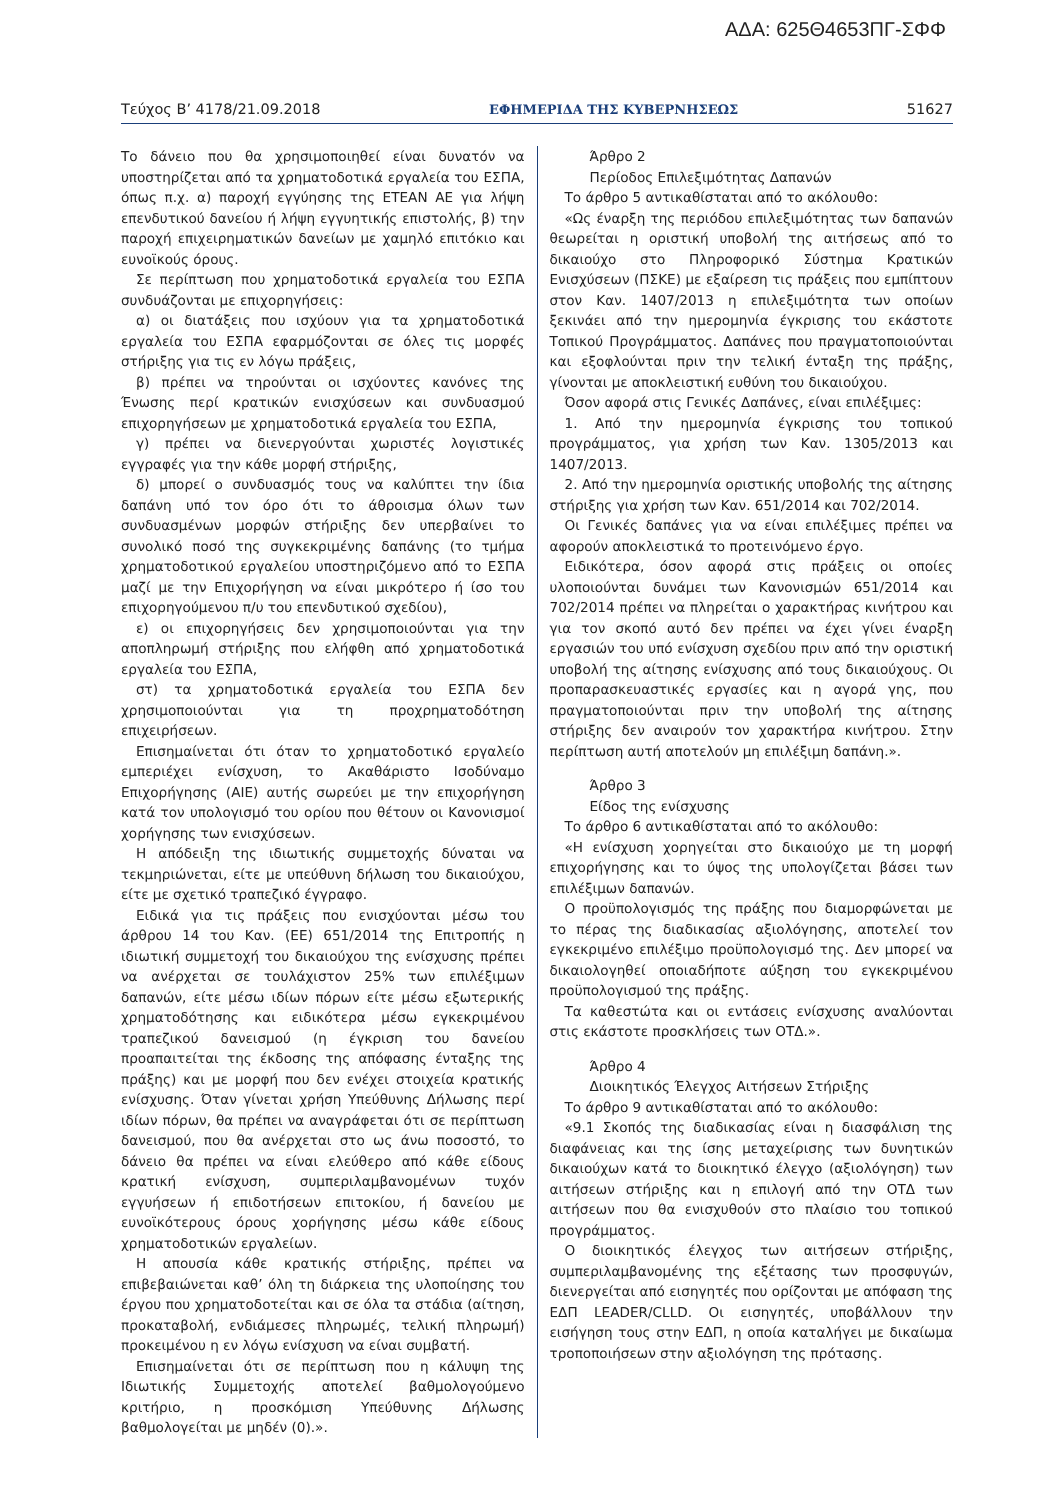ΑΔΑ: 625Θ4653ΠΓ-ΣΦΦ
Τεύχος Β’ 4178/21.09.2018 ΕΦΗΜΕΡΙΔΑ ΤΗΣ ΚΥΒΕΡΝΗΣΕΩΣ 51627
Το δάνειο που θα χρησιμοποιηθεί είναι δυνατόν να υποστηρίζεται από τα χρηματοδοτικά εργαλεία του ΕΣΠΑ, όπως π.χ. α) παροχή εγγύησης της ΕΤΕΑΝ ΑΕ για λήψη επενδυτικού δανείου ή λήψη εγγυητικής επιστολής, β) την παροχή επιχειρηματικών δανείων με χαμηλό επιτόκιο και ευνοϊκούς όρους.
Σε περίπτωση που χρηματοδοτικά εργαλεία του ΕΣΠΑ συνδυάζονται με επιχορηγήσεις:
α) οι διατάξεις που ισχύουν για τα χρηματοδοτικά εργαλεία του ΕΣΠΑ εφαρμόζονται σε όλες τις μορφές στήριξης για τις εν λόγω πράξεις,
β) πρέπει να τηρούνται οι ισχύοντες κανόνες της Ένωσης περί κρατικών ενισχύσεων και συνδυασμού επιχορηγήσεων με χρηματοδοτικά εργαλεία του ΕΣΠΑ,
γ) πρέπει να διενεργούνται χωριστές λογιστικές εγγραφές για την κάθε μορφή στήριξης,
δ) μπορεί ο συνδυασμός τους να καλύπτει την ίδια δαπάνη υπό τον όρο ότι το άθροισμα όλων των συνδυασμένων μορφών στήριξης δεν υπερβαίνει το συνολικό ποσό της συγκεκριμένης δαπάνης (το τμήμα χρηματοδοτικού εργαλείου υποστηριζόμενο από το ΕΣΠΑ μαζί με την Επιχορήγηση να είναι μικρότερο ή ίσο του επιχορηγούμενου π/υ του επενδυτικού σχεδίου),
ε) οι επιχορηγήσεις δεν χρησιμοποιούνται για την αποπληρωμή στήριξης που ελήφθη από χρηματοδοτικά εργαλεία του ΕΣΠΑ,
στ) τα χρηματοδοτικά εργαλεία του ΕΣΠΑ δεν χρησιμοποιούνται για τη προχρηματοδότηση επιχειρήσεων.
Επισημαίνεται ότι όταν το χρηματοδοτικό εργαλείο εμπεριέχει ενίσχυση, το Ακαθάριστο Ισοδύναμο Επιχορήγησης (ΑΙΕ) αυτής σωρεύει με την επιχορήγηση κατά τον υπολογισμό του ορίου που θέτουν οι Κανονισμοί χορήγησης των ενισχύσεων.
Η απόδειξη της ιδιωτικής συμμετοχής δύναται να τεκμηριώνεται, είτε με υπεύθυνη δήλωση του δικαιούχου, είτε με σχετικό τραπεζικό έγγραφο.
Ειδικά για τις πράξεις που ενισχύονται μέσω του άρθρου 14 του Καν. (ΕΕ) 651/2014 της Επιτροπής η ιδιωτική συμμετοχή του δικαιούχου της ενίσχυσης πρέπει να ανέρχεται σε τουλάχιστον 25% των επιλέξιμων δαπανών, είτε μέσω ιδίων πόρων είτε μέσω εξωτερικής χρηματοδότησης και ειδικότερα μέσω εγκεκριμένου τραπεζικού δανεισμού (η έγκριση του δανείου προαπαιτείται της έκδοσης της απόφασης ένταξης της πράξης) και με μορφή που δεν ενέχει στοιχεία κρατικής ενίσχυσης. Όταν γίνεται χρήση Υπεύθυνης Δήλωσης περί ιδίων πόρων, θα πρέπει να αναγράφεται ότι σε περίπτωση δανεισμού, που θα ανέρχεται στο ως άνω ποσοστό, το δάνειο θα πρέπει να είναι ελεύθερο από κάθε είδους κρατική ενίσχυση, συμπεριλαμβανομένων τυχόν εγγυήσεων ή επιδοτήσεων επιτοκίου, ή δανείου με ευνοϊκότερους όρους χορήγησης μέσω κάθε είδους χρηματοδοτικών εργαλείων.
Η απουσία κάθε κρατικής στήριξης, πρέπει να επιβεβαιώνεται καθ’ όλη τη διάρκεια της υλοποίησης του έργου που χρηματοδοτείται και σε όλα τα στάδια (αίτηση, προκαταβολή, ενδιάμεσες πληρωμές, τελική πληρωμή) προκειμένου η εν λόγω ενίσχυση να είναι συμβατή.
Επισημαίνεται ότι σε περίπτωση που η κάλυψη της Ιδιωτικής Συμμετοχής αποτελεί βαθμολογούμενο κριτήριο, η προσκόμιση Υπεύθυνης Δήλωσης βαθμολογείται με μηδέν (0).».
Άρθρο 2
Περίοδος Επιλεξιμότητας Δαπανών
Το άρθρο 5 αντικαθίσταται από το ακόλουθο:
«Ως έναρξη της περιόδου επιλεξιμότητας των δαπανών θεωρείται η οριστική υποβολή της αιτήσεως από το δικαιούχο στο Πληροφορικό Σύστημα Κρατικών Ενισχύσεων (ΠΣΚΕ) με εξαίρεση τις πράξεις που εμπίπτουν στον Καν. 1407/2013 η επιλεξιμότητα των οποίων ξεκινάει από την ημερομηνία έγκρισης του εκάστοτε Τοπικού Προγράμματος. Δαπάνες που πραγματοποιούνται και εξοφλούνται πριν την τελική ένταξη της πράξης, γίνονται με αποκλειστική ευθύνη του δικαιούχου.
Όσον αφορά στις Γενικές Δαπάνες, είναι επιλέξιμες:
1. Από την ημερομηνία έγκρισης του τοπικού προγράμματος, για χρήση των Καν. 1305/2013 και 1407/2013.
2. Από την ημερομηνία οριστικής υποβολής της αίτησης στήριξης για χρήση των Καν. 651/2014 και 702/2014.
Οι Γενικές δαπάνες για να είναι επιλέξιμες πρέπει να αφορούν αποκλειστικά το προτεινόμενο έργο.
Ειδικότερα, όσον αφορά στις πράξεις οι οποίες υλοποιούνται δυνάμει των Κανονισμών 651/2014 και 702/2014 πρέπει να πληρείται ο χαρακτήρας κινήτρου και για τον σκοπό αυτό δεν πρέπει να έχει γίνει έναρξη εργασιών του υπό ενίσχυση σχεδίου πριν από την οριστική υποβολή της αίτησης ενίσχυσης από τους δικαιούχους. Οι προπαρασκευαστικές εργασίες και η αγορά γης, που πραγματοποιούνται πριν την υποβολή της αίτησης στήριξης δεν αναιρούν τον χαρακτήρα κινήτρου. Στην περίπτωση αυτή αποτελούν μη επιλέξιμη δαπάνη.».
Άρθρο 3
Είδος της ενίσχυσης
Το άρθρο 6 αντικαθίσταται από το ακόλουθο:
«Η ενίσχυση χορηγείται στο δικαιούχο με τη μορφή επιχορήγησης και το ύψος της υπολογίζεται βάσει των επιλέξιμων δαπανών.
Ο προϋπολογισμός της πράξης που διαμορφώνεται με το πέρας της διαδικασίας αξιολόγησης, αποτελεί τον εγκεκριμένο επιλέξιμο προϋπολογισμό της. Δεν μπορεί να δικαιολογηθεί οποιαδήποτε αύξηση του εγκεκριμένου προϋπολογισμού της πράξης.
Τα καθεστώτα και οι εντάσεις ενίσχυσης αναλύονται στις εκάστοτε προσκλήσεις των ΟΤΔ.».
Άρθρο 4
Διοικητικός Έλεγχος Αιτήσεων Στήριξης
Το άρθρο 9 αντικαθίσταται από το ακόλουθο:
«9.1 Σκοπός της διαδικασίας είναι η διασφάλιση της διαφάνειας και της ίσης μεταχείρισης των δυνητικών δικαιούχων κατά το διοικητικό έλεγχο (αξιολόγηση) των αιτήσεων στήριξης και η επιλογή από την ΟΤΔ των αιτήσεων που θα ενισχυθούν στο πλαίσιο του τοπικού προγράμματος.
Ο διοικητικός έλεγχος των αιτήσεων στήριξης, συμπεριλαμβανομένης της εξέτασης των προσφυγών, διενεργείται από εισηγητές που ορίζονται με απόφαση της ΕΔΠ LEADER/CLLD. Οι εισηγητές, υποβάλλουν την εισήγηση τους στην ΕΔΠ, η οποία καταλήγει με δικαίωμα τροποποιήσεων στην αξιολόγηση της πρότασης.